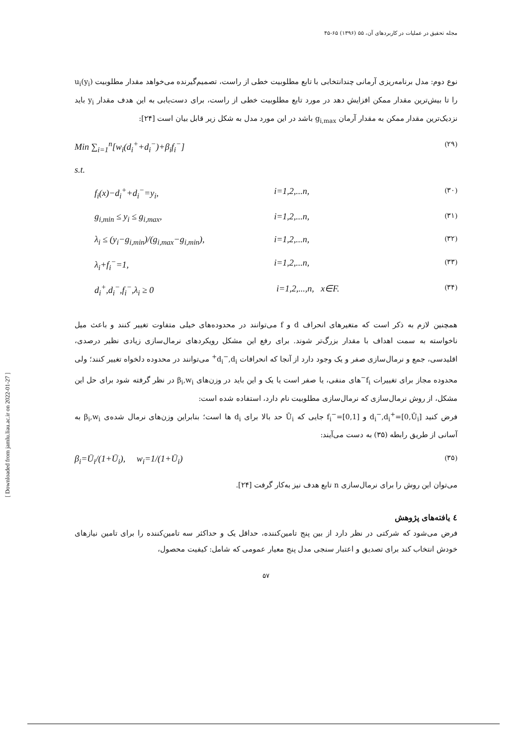مجله تحقیق در عملیات در کاربردهای آن، ۵۵ (۱۳۹۶) ۶۵-۴۵
نوع دوم: مدل برنامه‌ریزی آرمانی چندانتخابی با تابع مطلوبیت خطی از راست، تصمیم‌گیرنده می‌خواهد مقدار مطلوبیت u<sub>i</sub>(y<sub>i</sub>) را تا بیش‌ترین مقدار ممکن افزایش دهد در مورد تابع مطلوبیت خطی از راست، برای دست‌یابی به این هدف مقدار y<sub>i</sub> باید نزدیک‌ترین مقدار ممکن به مقدار آرمان g<sub>i,max</sub> باشد در این مورد مدل به شکل زیر قابل بیان است [۲۴]:
Min ∑<sub>i=1</sub><sup>n</sup>[w<sub>i</sub>(d<sub>i</sub><sup>+</sup>+d<sub>i</sub><sup>−</sup>)+β<sub>i</sub>f<sub>i</sub><sup>−</sup>] (۲۹)
s.t.
f<sub>i</sub>(x)−d<sub>i</sub><sup>+</sup>+d<sub>i</sub><sup>−</sup>=y<sub>i</sub>, i=1,2,...n, (۳۰)
g<sub>i,min</sub> ≤ y<sub>i</sub> ≤ g<sub>i,max</sub>, i=1,2,...n, (۳۱)
λ<sub>i</sub> ≤ (y<sub>i</sub>−g<sub>i,min</sub>)/(g<sub>i,max</sub>−g<sub>i,min</sub>), i=1,2,...n, (۳۲)
λ<sub>i</sub>+f<sub>i</sub><sup>−</sup>=1, i=1,2,...n, (۳۳)
d<sub>i</sub><sup>+</sup>,d<sub>i</sub><sup>−</sup>,f<sub>i</sub><sup>−</sup>,λ<sub>i</sub> ≥ 0 i=1,2,...,n, x∈F. (۳۴)
همچنین لازم به ذکر است که متغیرهای انحراف d و f می‌توانند در محدوده‌های خیلی متفاوت تغییر کنند و باعث میل ناخواسته به سمت اهداف با مقدار بزرگ‌تر شوند. برای رفع این مشکل رویکردهای نرمال‌سازی زیادی نظیر درصدی، اقلیدسی، جمع و نرمال‌سازی صفر و یک وجود دارد از آنجا که انحرافات d<sub>i</sub><sup>−</sup>,d<sub>i</sub><sup>+</sup> می‌توانند در محدوده دلخواه تغییر کنند؛ ولی محدوده مجاز برای تغییرات f<sub>i</sub><sup>−</sup>های منفی، یا صفر است یا یک و این باید در وزن‌های β<sub>i</sub>,w<sub>i</sub> در نظر گرفته شود برای حل این مشکل، از روش نرمال‌سازی که نرمال‌سازی مطلوبیت نام دارد، استفاده شده است:
فرض کنید d<sub>i</sub><sup>−</sup>,d<sub>i</sub><sup>+</sup>=[0,Ū<sub>i</sub>] و f<sub>i</sub><sup>−</sup>=[0,1] جایی که Ū<sub>i</sub> حد بالا برای d<sub>i</sub> ها است؛ بنابراین وزن‌های نرمال شده‌ی β<sub>i</sub>,w<sub>i</sub> به آسانی از طریق رابطه (۳۵) به دست می‌آیند:
β<sub>i</sub>=Ū<sub>i</sub>/(1+Ū<sub>i</sub>), w<sub>i</sub>=1/(1+Ū<sub>i</sub>) (۳۵)
می‌توان این روش را برای نرمال‌سازی n تابع هدف نیز به‌کار گرفت [۲۴].
٤ یافته‌های پژوهش
فرض می‌شود که شرکتی در نظر دارد از بین پنج تامین‌کننده، حداقل یک و حداکثر سه تامین‌کننده را برای تامین نیازهای خودش انتخاب کند برای تصدیق و اعتبار سنجی مدل پنج معیار عمومی که شامل: کیفیت محصول،
۵۷
[ Downloaded from jamlu.liau.ac.ir on 2022-01-27 ]